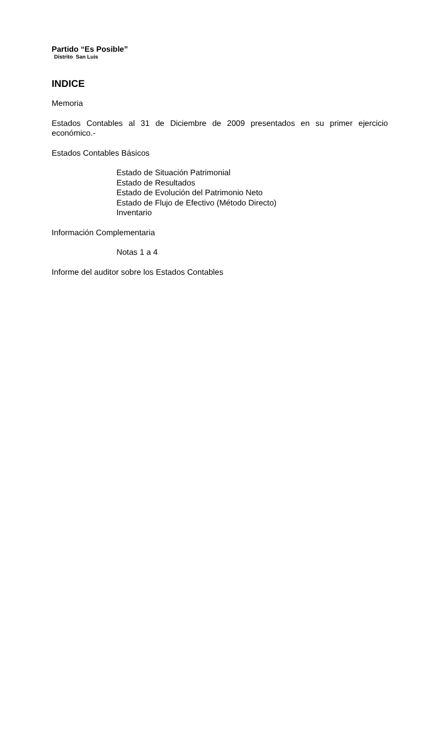Partido “Es Posible”
Distrito San Luis
INDICE
Memoria
Estados Contables al 31 de Diciembre de 2009 presentados en su primer ejercicio económico.-
Estados Contables Básicos
Estado de Situación Patrimonial
Estado de Resultados
Estado de Evolución del Patrimonio Neto
Estado de Flujo de Efectivo (Método Directo)
Inventario
Información Complementaria
Notas 1 a 4
Informe del auditor sobre los Estados Contables